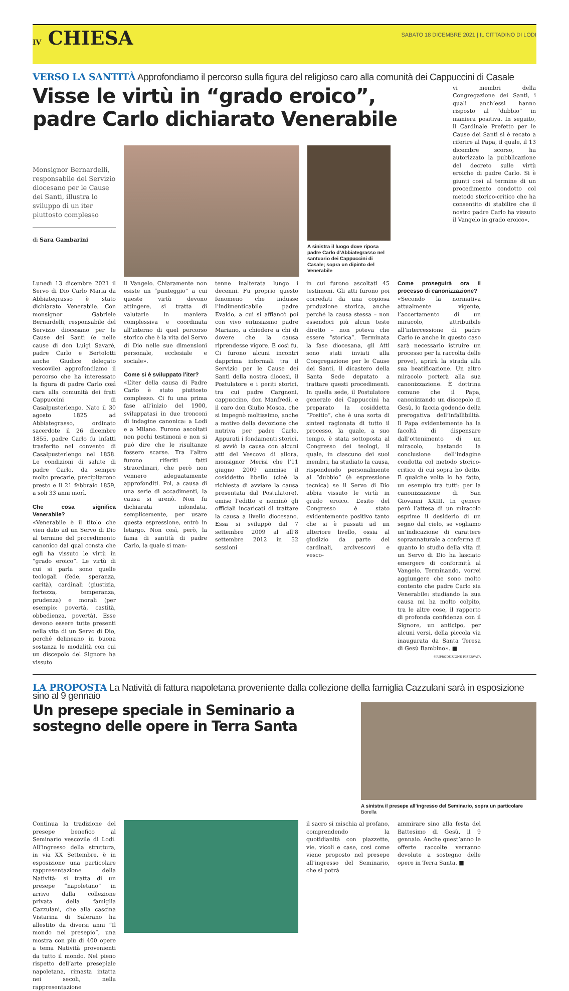IV CHIESA
SABATO 18 DICEMBRE 2021 | IL CITTADINO DI LODI
VERSO LA SANTITÀ Approfondiamo il percorso sulla figura del religioso caro alla comunità dei Cappuccini di Casale
Visse le virtù in “grado eroico”, padre Carlo dichiarato Venerabile
Monsignor Bernardelli, responsabile del Servizio diocesano per le Cause dei Santi, illustra lo sviluppo di un iter piuttosto complesso
di Sara Gambarini
A sinistra il luogo dove riposa padre Carlo d’Abbiategrasso nel santuario dei Cappuccini di Casale; sopra un dipinto del Venerabile
vi membri della Congregazione dei Santi, i quali anch’essi hanno risposto al “dubbio” in maniera positiva. In seguito, il Cardinale Prefetto per le Cause dei Santi si è recato a riferire al Papa, il quale, il 13 dicembre scorso, ha autorizzato la pubblicazione del decreto sulle virtù eroiche di padre Carlo. Si è giunti così al termine di un procedimento condotto col metodo storico-critico che ha consentito di stabilire che il nostro padre Carlo ha vissuto il Vangelo in grado eroico».
Lunedì 13 dicembre 2021 il Servo di Dio Carlo Maria da Abbiategrasso è stato dichiarato Venerabile. Con monsignor Gabriele Bernardelli, responsabile del Servizio diocesano per le Cause dei Santi (e nelle cause di don Luigi Savarè, padre Carlo e Bertolotti anche Giudice delegato vescovile) approfondiamo il percorso che ha interessato la figura di padre Carlo così cara alla comunità dei frati Cappuccini di Casalpusterlengo. Nato il 30 agosto 1825 ad Abbiategrasso, ordinato sacerdote il 26 dicembre 1855, padre Carlo fu infatti trasferito nel convento di Casalpusterlengo nel 1858. Le condizioni di salute di padre Carlo, da sempre molto precarie, precipitarono presto e il 21 febbraio 1859, a soli 33 anni morì.
Che cosa significa Venerabile?
«Venerabile è il titolo che vien dato ad un Servo di Dio al termine del procedimento canonico dal qual consta che egli ha vissuto le virtù in “grado eroico”. Le virtù di cui si parla sono quelle teologali (fede, speranza, carità), cardinali (giustizia, fortezza, temperanza, prudenza) e morali (per esempio: povertà, castità, obbedienza, povertà). Esse devono essere tutte presenti nella vita di un Servo di Dio, perché delineano in buona sostanza le modalità con cui un discepolo del Signore ha vissuto
il Vangelo. Chiaramente non esiste un “punteggio” a cui queste virtù devono attingere, si tratta di valutarle in maniera complessiva e coordinata all’interno di quel percorso storico che è la vita del Servo di Dio nelle sue dimensioni personale, ecclesiale e sociale».
Come si è sviluppato l’iter?
«L’iter della causa di Padre Carlo è stato piuttosto complesso. Ci fu una prima fase all’inizio del 1900, sviluppatasi in due tronconi di indagine canonica: a Lodi e a Milano. Furono ascoltati non pochi testimoni e non si può dire che le risultanze fossero scarse. Tra l’altro furono riferiti fatti straordinari, che però non vennero adeguatamente approfonditi. Poi, a causa di una serie di accadimenti, la causa si arenò. Non fu dichiarata infondata, semplicemente, per usare questa espressione, entrò in letargo. Non così, però, la fama di santità di padre Carlo, la quale si man-
tenne inalterata lungo i decenni. Fu proprio questo fenomeno che indusse l’indimenticabile padre Evaldo, a cui si affiancò poi con vivo entusiasmo padre Mariano, a chiedere a chi di dovere che la causa riprendesse vigore. E così fu. Ci furono alcuni incontri dapprima informali tra il Servizio per le Cause dei Santi della nostra diocesi, il Postulatore e i periti storici, tra cui padre Cargnoni, cappuccino, don Manfredi, e il caro don Giulio Mosca, che si impegnò moltissimo, anche a motivo della devozione che nutriva per padre Carlo. Appurati i fondamenti storici, si avviò la causa con alcuni atti del Vescovo di allora, monsignor Merisi che l’11 giugno 2009 ammise il cosiddetto libello (cioè la richiesta di avviare la causa presentata dal Postulatore), emise l’editto e nominò gli officiali incaricati di trattare la causa a livello diocesano. Essa si sviluppò dal 7 settembre 2009 al all’8 settembre 2012 in 52 sessioni
in cui furono ascoltati 45 testimoni. Gli atti furono poi corredati da una copiosa produzione storica, anche perché la causa stessa – non essendoci più alcun teste diretto – non poteva che essere “storica”. Terminata la fase diocesana, gli Atti sono stati inviati alla Congregazione per le Cause dei Santi, il dicastero della Santa Sede deputato a trattare questi procedimenti. In quella sede, il Postulatore generale dei Cappuccini ha preparato la cosiddetta “Positio”, che è una sorta di sintesi ragionata di tutto il processo, la quale, a suo tempo, è stata sottoposta al Congresso dei teologi, il quale, in ciascuno dei suoi membri, ha studiato la causa, rispondendo personalmente al “dubbio” (è espressione tecnica) se il Servo di Dio abbia vissuto le virtù in grado eroico. L’esito del Congresso è stato evidentemente positivo tanto che si è passati ad un ulteriore livello, ossia al giudizio da parte dei cardinali, arcivescovi e vesco-
Come proseguirà ora il processo di canonizzazione?
«Secondo la normativa attualmente vigente, l’accertamento di un miracolo, attribuibile all’intercessione di padre Carlo (e anche in questo caso sarà necessario istruire un processo per la raccolta delle prove), aprirà la strada alla sua beatificazione. Un altro miracolo porterà alla sua canonizzazione. È dottrina comune che il Papa, canonizzando un discepolo di Gesù, lo faccia godendo della prerogativa dell’infallibilità. Il Papa evidentemente ha la facoltà di dispensare dall’ottenimento di un miracolo, bastando la conclusione dell’indagine condotta col metodo storico-critico di cui sopra ho detto. E qualche volta lo ha fatto, un esempio tra tutti: per la canonizzazione di San Giovanni XXIII. In genere però l’attesa di un miracolo esprime il desiderio di un segno dal cielo, se vogliamo un’indicazione di carattere soprannaturale a conferma di quanto lo studio della vita di un Servo di Dio ha lasciato emergere di conformità al Vangelo. Terminando, vorrei aggiungere che sono molto contento che padre Carlo sia Venerabile: studiando la sua causa mi ha molto colpito, tra le altre cose, il rapporto di profonda confidenza con il Signore, un anticipo, per alcuni versi, della piccola via inaugurata da Santa Teresa di Gesù Bambino». ■
©RIPRODUZIONE RISERVATA
LA PROPOSTA La Natività di fattura napoletana proveniente dalla collezione della famiglia Cazzulani sarà in esposizione sino al 9 gennaio
Un presepe speciale in Seminario a sostegno delle opere in Terra Santa
A sinistra il presepe all’ingresso del Seminario, sopra un particolare Borella
Continua la tradizione del presepe benefico al Seminario vescovile di Lodi. All’ingresso della struttura, in via XX Settembre, è in esposizione una particolare rappresentazione della Natività: si tratta di un presepe “napoletano” in arrivo dalla collezione privata della famiglia Cazzulani, che alla cascina Vistarina di Salerano ha allestito da diversi anni “Il mondo nel presepio”, una mostra con più di 400 opere a tema Natività provenienti da tutto il mondo. Nel pieno rispetto dell’arte presepiale napoletana, rimasta intatta nei secoli, nella rappresentazione
il sacro si mischia al profano, comprendendo la quotidianità con piazzette, vie, vicoli e case, così come viene proposto nel presepe all’ingresso del Seminario, che si potrà
ammirare sino alla festa del Battesimo di Gesù, il 9 gennaio. Anche quest’anno le offerte raccolte verranno devolute a sostegno delle opere in Terra Santa. ■